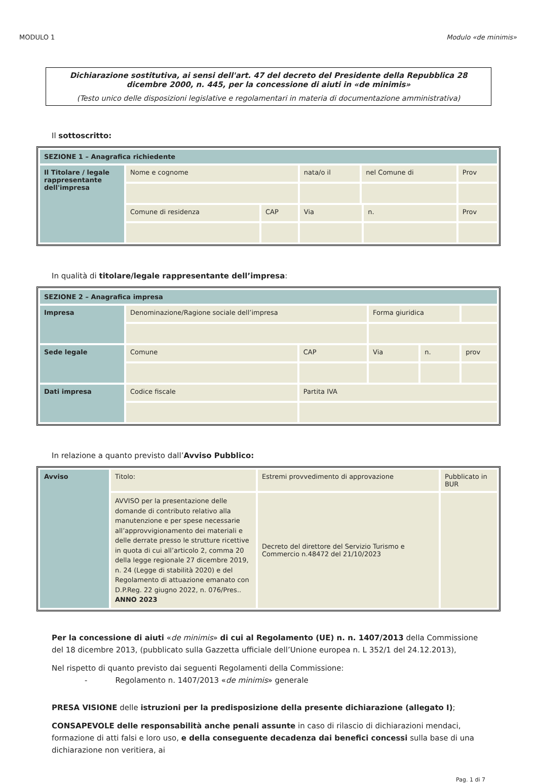MODULO 1 Modulo «de minimis»
Dichiarazione sostitutiva, ai sensi dell'art. 47 del decreto del Presidente della Repubblica 28 dicembre 2000, n. 445, per la concessione di aiuti in «de minimis»
(Testo unico delle disposizioni legislative e regolamentari in materia di documentazione amministrativa)
Il sottoscritto:
| SEZIONE 1 – Anagrafica richiedente | | | | | | |
| Il Titolare / legale rappresentante dell'impresa | Nome e cognome | | nata/o il | nel Comune di | | Prov |
| | Comune di residenza | CAP | Via | | n. | Prov |
In qualità di titolare/legale rappresentante dell’impresa:
| SEZIONE 2 – Anagrafica impresa | | | | | |
| Impresa | Denominazione/Ragione sociale dell’impresa | | Forma giuridica | | |
| Sede legale | Comune | CAP | Via | n. | prov |
| Dati impresa | Codice fiscale | Partita IVA | | | |
In relazione a quanto previsto dall’Avviso Pubblico:
| Avviso | Titolo: | Estremi provvedimento di approvazione | Pubblicato in BUR |
| | AVVISO per la presentazione delle domande di contributo relativo alla manutenzione e per spese necessarie all’approvvigionamento dei materiali e delle derrate presso le strutture ricettive in quota di cui all’articolo 2, comma 20 della legge regionale 27 dicembre 2019, n. 24 (Legge di stabilità 2020) e del Regolamento di attuazione emanato con D.P.Reg. 22 giugno 2022, n. 076/Pres.. ANNO 2023 | Decreto del direttore del Servizio Turismo e Commercio n.48472 del 21/10/2023 | |
Per la concessione di aiuti «de minimis» di cui al Regolamento (UE) n. n. 1407/2013 della Commissione del 18 dicembre 2013, (pubblicato sulla Gazzetta ufficiale dell’Unione europea n. L 352/1 del 24.12.2013),
Nel rispetto di quanto previsto dai seguenti Regolamenti della Commissione:
- Regolamento n. 1407/2013 «de minimis» generale
PRESA VISIONE delle istruzioni per la predisposizione della presente dichiarazione (allegato I);
CONSAPEVOLE delle responsabilità anche penali assunte in caso di rilascio di dichiarazioni mendaci, formazione di atti falsi e loro uso, e della conseguente decadenza dai benefici concessi sulla base di una dichiarazione non veritiera, ai
Pag. 1 di 7